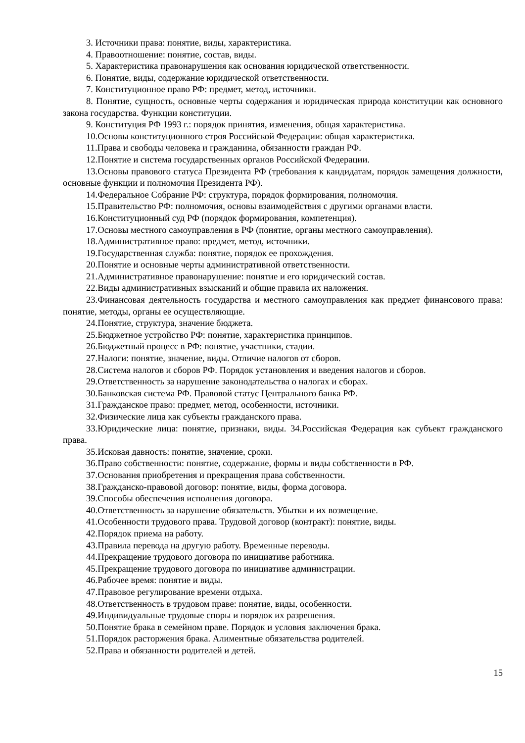3. Источники права: понятие, виды, характеристика.
4. Правоотношение: понятие, состав, виды.
5. Характеристика правонарушения как основания юридической ответственности.
6. Понятие, виды, содержание юридической ответственности.
7. Конституционное право РФ: предмет, метод, источники.
8. Понятие, сущность, основные черты содержания и юридическая природа конституции как основного закона государства. Функции конституции.
9. Конституция РФ 1993 г.: порядок принятия, изменения, общая характеристика.
10.Основы конституционного строя Российской Федерации: общая характеристика.
11.Права и свободы человека и гражданина, обязанности граждан РФ.
12.Понятие и система государственных органов Российской Федерации.
13.Основы правового статуса Президента РФ (требования к кандидатам, порядок замещения должности, основные функции и полномочия Президента РФ).
14.Федеральное Собрание РФ: структура, порядок формирования, полномочия.
15.Правительство РФ: полномочия, основы взаимодействия с другими органами власти.
16.Конституционный суд РФ (порядок формирования, компетенция).
17.Основы местного самоуправления в РФ (понятие, органы местного самоуправления).
18.Административное право: предмет, метод, источники.
19.Государственная служба: понятие, порядок ее прохождения.
20.Понятие и основные черты административной ответственности.
21.Административное правонарушение: понятие и его юридический состав.
22.Виды административных взысканий и общие правила их наложения.
23.Финансовая деятельность государства и местного самоуправления как предмет финансового права: понятие, методы, органы ее осуществляющие.
24.Понятие, структура, значение бюджета.
25.Бюджетное устройство РФ: понятие, характеристика принципов.
26.Бюджетный процесс в РФ: понятие, участники, стадии.
27.Налоги: понятие, значение, виды. Отличие налогов от сборов.
28.Система налогов и сборов РФ. Порядок установления и введения налогов и сборов.
29.Ответственность за нарушение законодательства о налогах и сборах.
30.Банковская система РФ. Правовой статус Центрального банка РФ.
31.Гражданское право: предмет, метод, особенности, источники.
32.Физические лица как субъекты гражданского права.
33.Юридические лица: понятие, признаки, виды. 34.Российская Федерация как субъект гражданского права.
35.Исковая давность: понятие, значение, сроки.
36.Право собственности: понятие, содержание, формы и виды собственности в РФ.
37.Основания приобретения и прекращения права собственности.
38.Гражданско-правовой договор: понятие, виды, форма договора.
39.Способы обеспечения исполнения договора.
40.Ответственность за нарушение обязательств. Убытки и их возмещение.
41.Особенности трудового права. Трудовой договор (контракт): понятие, виды.
42.Порядок приема на работу.
43.Правила перевода на другую работу. Временные переводы.
44.Прекращение трудового договора по инициативе работника.
45.Прекращение трудового договора по инициативе администрации.
46.Рабочее время: понятие и виды.
47.Правовое регулирование времени отдыха.
48.Ответственность в трудовом праве: понятие, виды, особенности.
49.Индивидуальные трудовые споры и порядок их разрешения.
50.Понятие брака в семейном праве. Порядок и условия заключения брака.
51.Порядок расторжения брака. Алиментные обязательства родителей.
52.Права и обязанности родителей и детей.
15